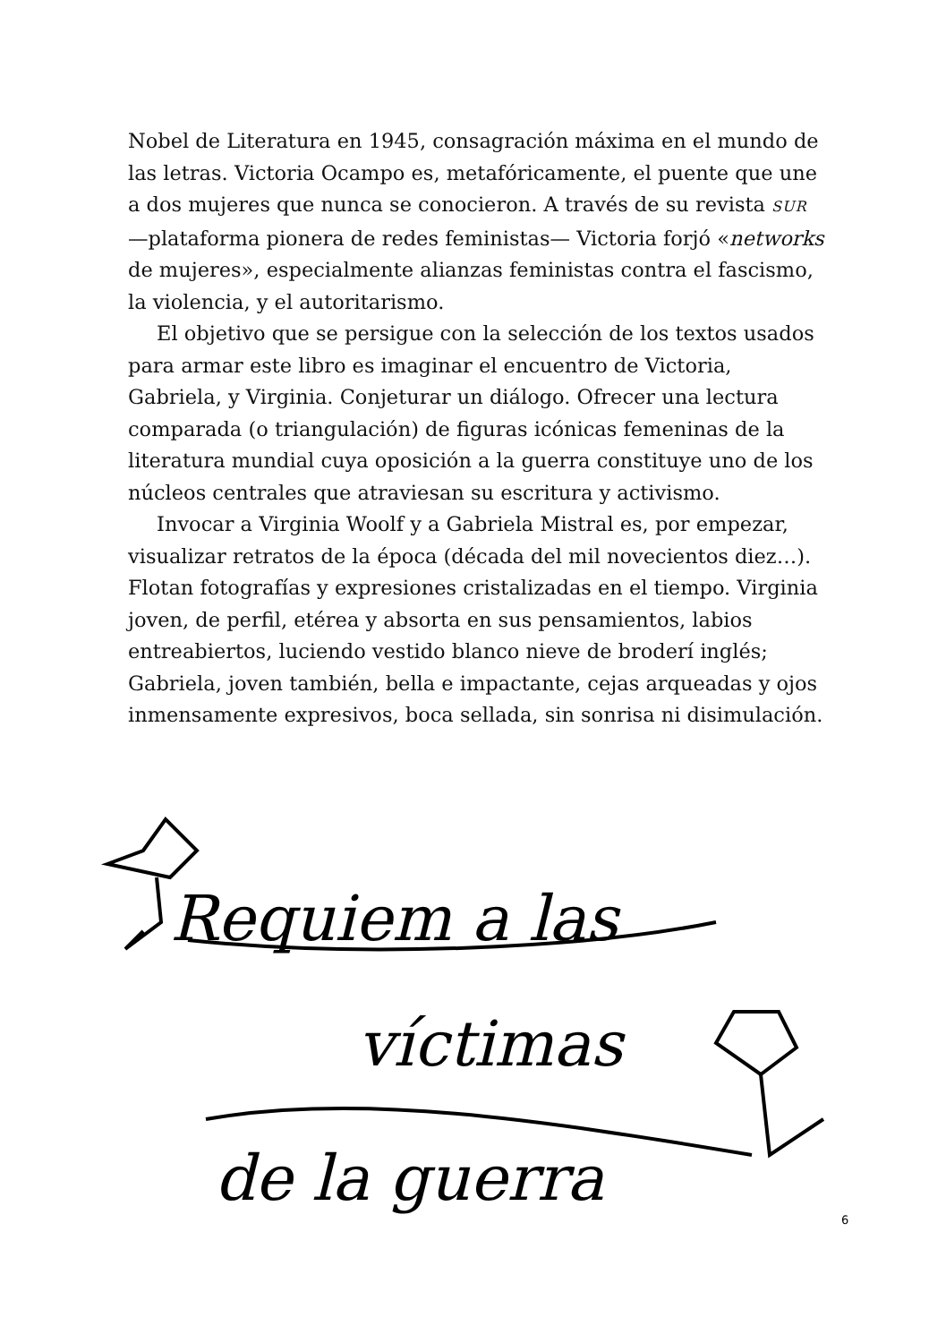Nobel de Literatura en 1945, consagración máxima en el mundo de las letras. Victoria Ocampo es, metafóricamente, el puente que une a dos mujeres que nunca se conocieron. A través de su revista SUR —plataforma pionera de redes feministas— Victoria forjó «networks de mujeres», especialmente alianzas feministas contra el fascismo, la violencia, y el autoritarismo.
El objetivo que se persigue con la selección de los textos usados para armar este libro es imaginar el encuentro de Victoria, Gabriela, y Virginia. Conjeturar un diálogo. Ofrecer una lectura comparada (o triangulación) de figuras icónicas femeninas de la literatura mundial cuya oposición a la guerra constituye uno de los núcleos centrales que atraviesan su escritura y activismo.
Invocar a Virginia Woolf y a Gabriela Mistral es, por empezar, visualizar retratos de la época (década del mil novecientos diez…). Flotan fotografías y expresiones cristalizadas en el tiempo. Virginia joven, de perfil, etérea y absorta en sus pensamientos, labios entreabiertos, luciendo vestido blanco nieve de broderí inglés; Gabriela, joven también, bella e impactante, cejas arqueadas y ojos inmensamente expresivos, boca sellada, sin sonrisa ni disimulación.
Requiem a las
víctimas
de la guerra
6